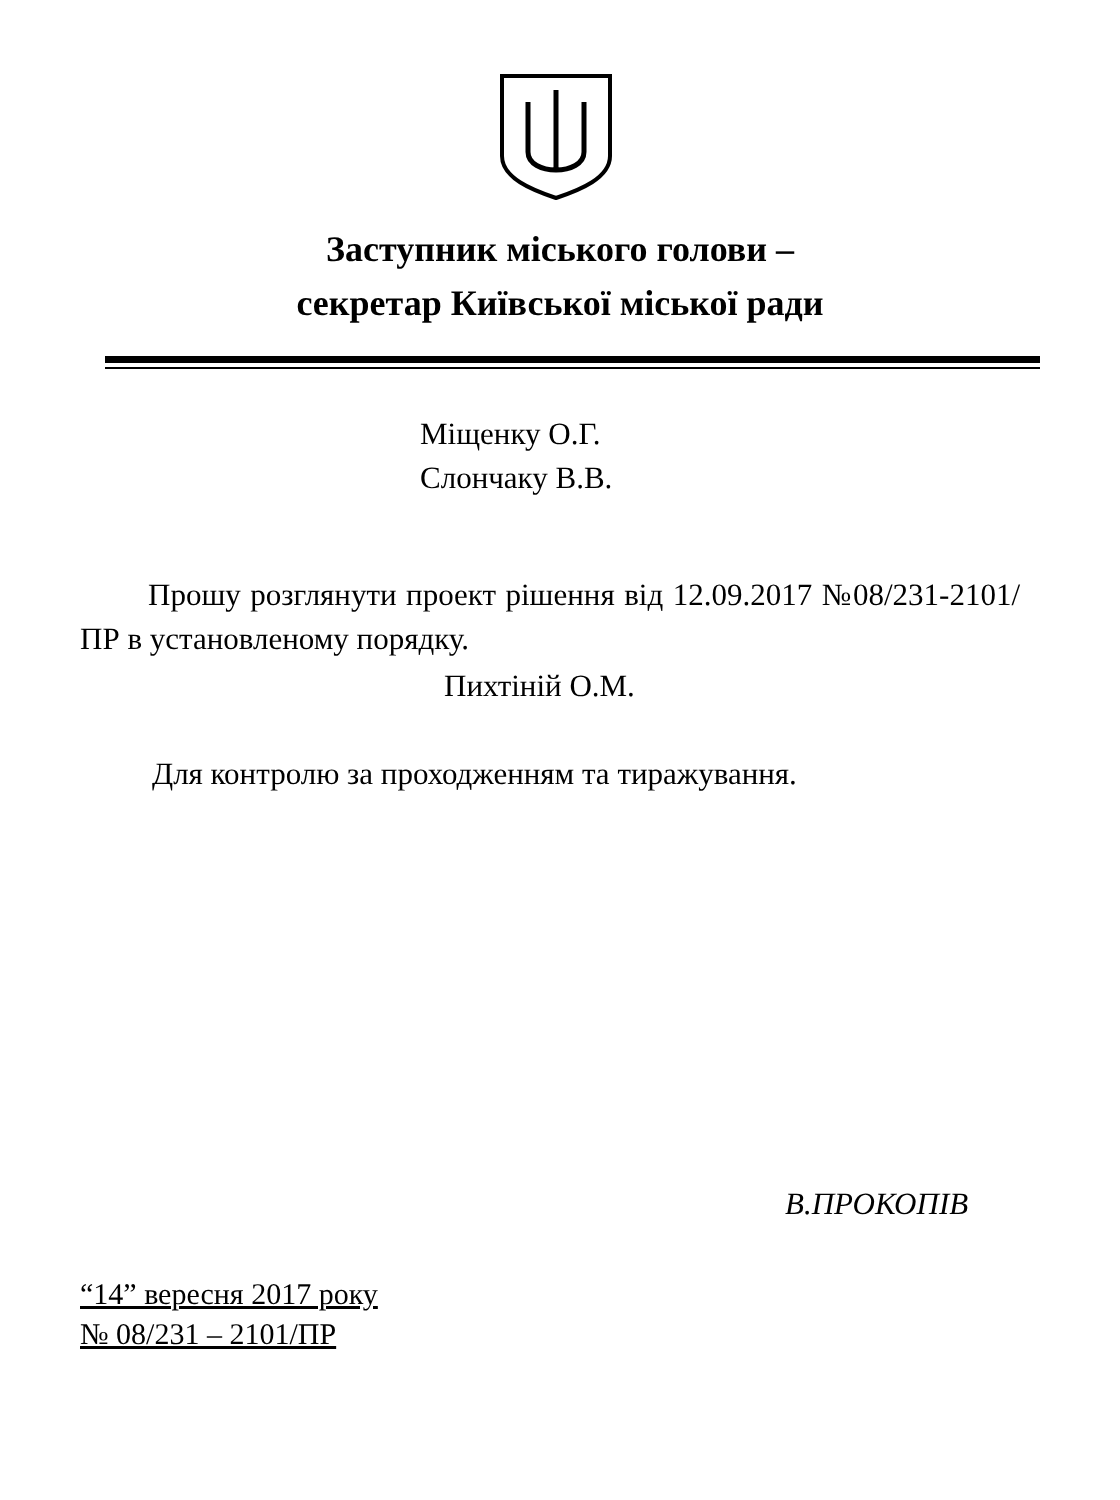Заступник міського голови –
секретар Київської міської ради
Міщенку О.Г.
Слончаку В.В.
Прошу розглянути проект рішення від 12.09.2017 №08/231-2101/ПР в установленому порядку.
Пихтіній О.М.
Для контролю за проходженням та тиражування.
В.ПРОКОПІВ
“14” вересня 2017 року
№ 08/231 – 2101/ПР